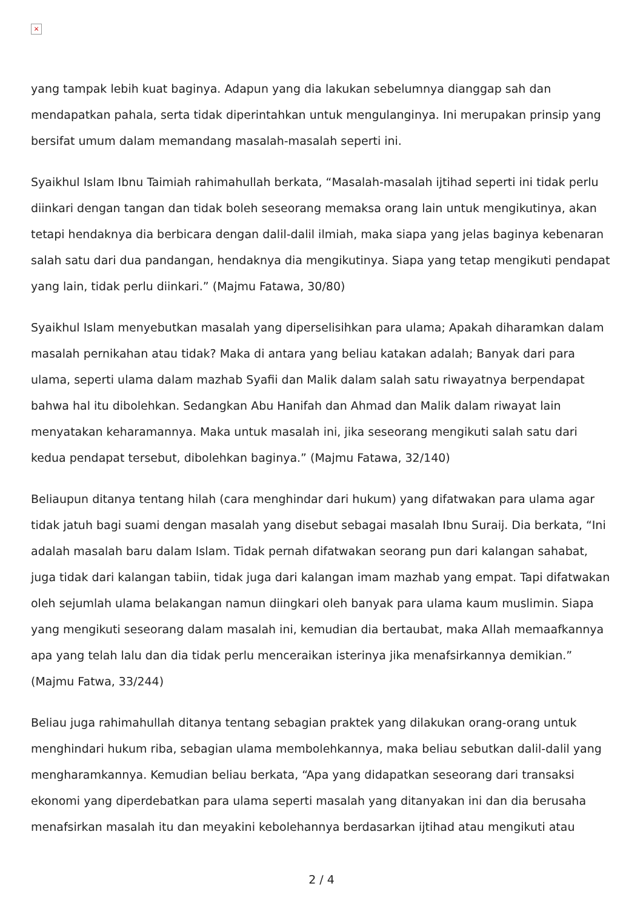×
yang tampak lebih kuat baginya. Adapun yang dia lakukan sebelumnya dianggap sah dan mendapatkan pahala, serta tidak diperintahkan untuk mengulanginya. Ini merupakan prinsip yang bersifat umum dalam memandang masalah-masalah seperti ini.
Syaikhul Islam Ibnu Taimiah rahimahullah berkata, “Masalah-masalah ijtihad seperti ini tidak perlu diinkari dengan tangan dan tidak boleh seseorang memaksa orang lain untuk mengikutinya, akan tetapi hendaknya dia berbicara dengan dalil-dalil ilmiah, maka siapa yang jelas baginya kebenaran salah satu dari dua pandangan, hendaknya dia mengikutinya. Siapa yang tetap mengikuti pendapat yang lain, tidak perlu diinkari.” (Majmu Fatawa, 30/80)
Syaikhul Islam menyebutkan masalah yang diperselisihkan para ulama; Apakah diharamkan dalam masalah pernikahan atau tidak? Maka di antara yang beliau katakan adalah; Banyak dari para ulama, seperti ulama dalam mazhab Syafii dan Malik dalam salah satu riwayatnya berpendapat bahwa hal itu dibolehkan. Sedangkan Abu Hanifah dan Ahmad dan Malik dalam riwayat lain menyatakan keharamannya. Maka untuk masalah ini, jika seseorang mengikuti salah satu dari kedua pendapat tersebut, dibolehkan baginya.” (Majmu Fatawa, 32/140)
Beliaupun ditanya tentang hilah (cara menghindar dari hukum) yang difatwakan para ulama agar tidak jatuh bagi suami dengan masalah yang disebut sebagai masalah Ibnu Suraij. Dia berkata, “Ini adalah masalah baru dalam Islam. Tidak pernah difatwakan seorang pun dari kalangan sahabat, juga tidak dari kalangan tabiin, tidak juga dari kalangan imam mazhab yang empat. Tapi difatwakan oleh sejumlah ulama belakangan namun diingkari oleh banyak para ulama kaum muslimin. Siapa yang mengikuti seseorang dalam masalah ini, kemudian dia bertaubat, maka Allah memaafkannya apa yang telah lalu dan dia tidak perlu menceraikan isterinya jika menafsirkannya demikian.” (Majmu Fatwa, 33/244)
Beliau juga rahimahullah ditanya tentang sebagian praktek yang dilakukan orang-orang untuk menghindari hukum riba, sebagian ulama membolehkannya, maka beliau sebutkan dalil-dalil yang mengharamkannya. Kemudian beliau berkata, “Apa yang didapatkan seseorang dari transaksi ekonomi yang diperdebatkan para ulama seperti masalah yang ditanyakan ini dan dia berusaha menafsirkan masalah itu dan meyakini kebolehannya berdasarkan ijtihad atau mengikuti atau
2 / 4